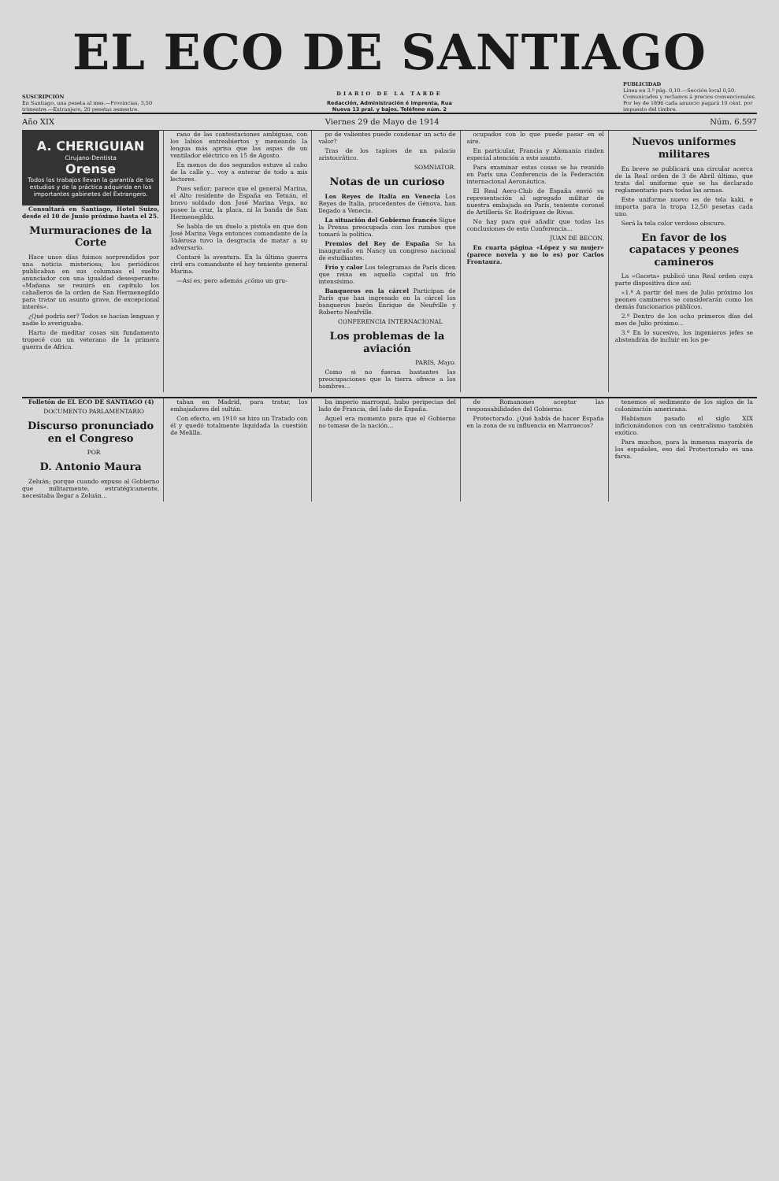EL ECO DE SANTIAGO
SUSCRIPCIÓN
En Santiago, una peseta al mes.—Provincias, 3,50 trimestre.—Extranjero, 20 pesetas semestre.
DIARIO DE LA TARDE
Redacción, Administración é Imprenta, Rua Nueva 13 pral. y bajos. Teléfono núm. 2
PUBLICIDAD
Línea en 3.ª pág. 0,10.—Sección local 0,50. Comunicados y reclamos á precios convencionales. Por ley de 1896 cada anuncio pagará 10 cént. por impuesto del timbre.
Año XIX Viernes 29 de Mayo de 1914 Núm. 6.597
A. CHERIGUIAN
Cirujano-Dentista
Orense
Todos los trabajos llevan la garantía de los estudios y de la práctica adquirida en los importantes gabinetes del Extrangero.
Consultará en Santiago, Hotel Suizo, desde el 10 de Junio próximo hasta el 25.
Murmuraciones de la Corte
Hace unos días fuimos sorprendidos por una noticia misteriosa; los periódicos publicaban en sus columnas el suelto anunciador con una igualdad desesperante: «Mañana se reunirá en capítulo los caballeros de la orden de San Hermenegildo para tratar un asunto grave, de excepcional interés».
¿Qué podría ser? Todos se hacían lenguas y nadie lo averiguaba.
Harto de meditar cosas sin fundamento tropecé con un veterano de la primera guerra de Africa.
rano de las contestaciones ambiguas, con los labios entreabiertos y meneando la lengua más aprisa que las aspas de un ventilador eléctrico en 15 de Agosto.
En menos de dos segundos estuve al cabo de la calle y... voy a enterar de todo a mis lectores.
Pues señor; parece que el general Marina, el Alto residente de España en Tetuán, el bravo soldado don José Marina Vega, no posee la cruz, la placa, ni la banda de San Hermenegildo.
Se habla de un duelo a pistola en que don José Marina Vega entonces comandante de la Valerosa tuvo la desgracia de matar a su adversario.
Contaré la aventura. En la última guerra civil era comandante el hoy teniente general Marina.
—Así es; pero además ¿cómo un gru-
po de valientes puede condenar un acto de valor?
Tras de los tapices de un palacio aristocrático.
SOMNIATOR.
Notas de un curioso
Los Reyes de Italia en Venecia Los Reyes de Italia, procedentes de Génova, han llegado a Venecia.
La situación del Gobierno francés Sigue la Prensa preocupada con los rumbos que tomará la política.
Premios del Rey de España Se ha inaugurado en Nancy un congreso nacional de estudiantes.
Frío y calor Los telegramas de París dicen que reina en aquella capital un frío intensísimo.
Banqueros en la cárcel Participan de París que han ingresado en la cárcel los banqueros barón Enrique de Neufville y Roberto Neufville.
CONFERENCIA INTERNACIONAL
Los problemas de la aviación
PARIS, Mayo.
Como si no fueran bastantes las preocupaciones que la tierra ofrece a los hombres...
ocupados con lo que puede pasar en el aire.
En particular, Francia y Alemania rinden especial atención a este asunto.
Para examinar estas cosas se ha reunido en París una Conferencia de la Federación internacional Aeronáutica.
El Real Aero-Club de España envió su representación al agregado militar de nuestra embajada en París, teniente coronel de Artillería Sr. Rodríguez de Rivas.
No hay para qué añadir que todas las conclusiones de esta Conferencia...
JUAN DE BECON.
En cuarta página «López y su mujer» (parece novela y no lo es) por Carlos Frontaura.
Nuevos uniformes militares
En breve se publicará una circular acerca de la Real orden de 3 de Abril último, que trata del uniforme que se ha declarado reglamentario para todas las armas.
Este uniforme nuevo es de tela kaki, e importa para la tropa 12,50 pesetas cada uno.
Será la tela color verdoso obscuro.
En favor de los capataces y peones camineros
La «Gaceta» publicó una Real orden cuya parte dispositiva dice así:
«1.º A partir del mes de Julio próximo los peones camineros se considerarán como los demás funcionarios públicos.
2.º Dentro de los ocho primeros días del mes de Julio próximo...
3.º En lo sucesivo, los ingenieros jefes se abstendrán de incluir en los pe-
Folletón de EL ECO DE SANTIAGO (4)
DOCUMENTO PARLAMENTARIO
Discurso pronunciado en el Congreso
POR
D. Antonio Maura
Zeluán; porque cuando expuso al Gobierno que militarmente, estratégicamente, necesitaba llegar a Zeluán...
taban en Madrid, para tratar, los embajadores del sultán.
Con efecto, en 1910 se hizo un Tratado con él y quedó totalmente liquidada la cuestión de Melilla.
ba imperio marroquí, hubo peripecias del lado de Francia, del lado de España.
Aquel era momento para que el Gobierno no tomase de la nación...
de Romanones aceptar las responsabilidades del Gobierno.
Protectorado. ¿Qué había de hacer España en la zona de su influencia en Marruecos?
tenemos el sedimento de los siglos de la colonización americana.
Habíamos pasado el siglo XIX inficionándonos con un centralismo también exótico.
Para muchos, para la inmensa mayoría de los españoles, eso del Protectorado es una farsa.